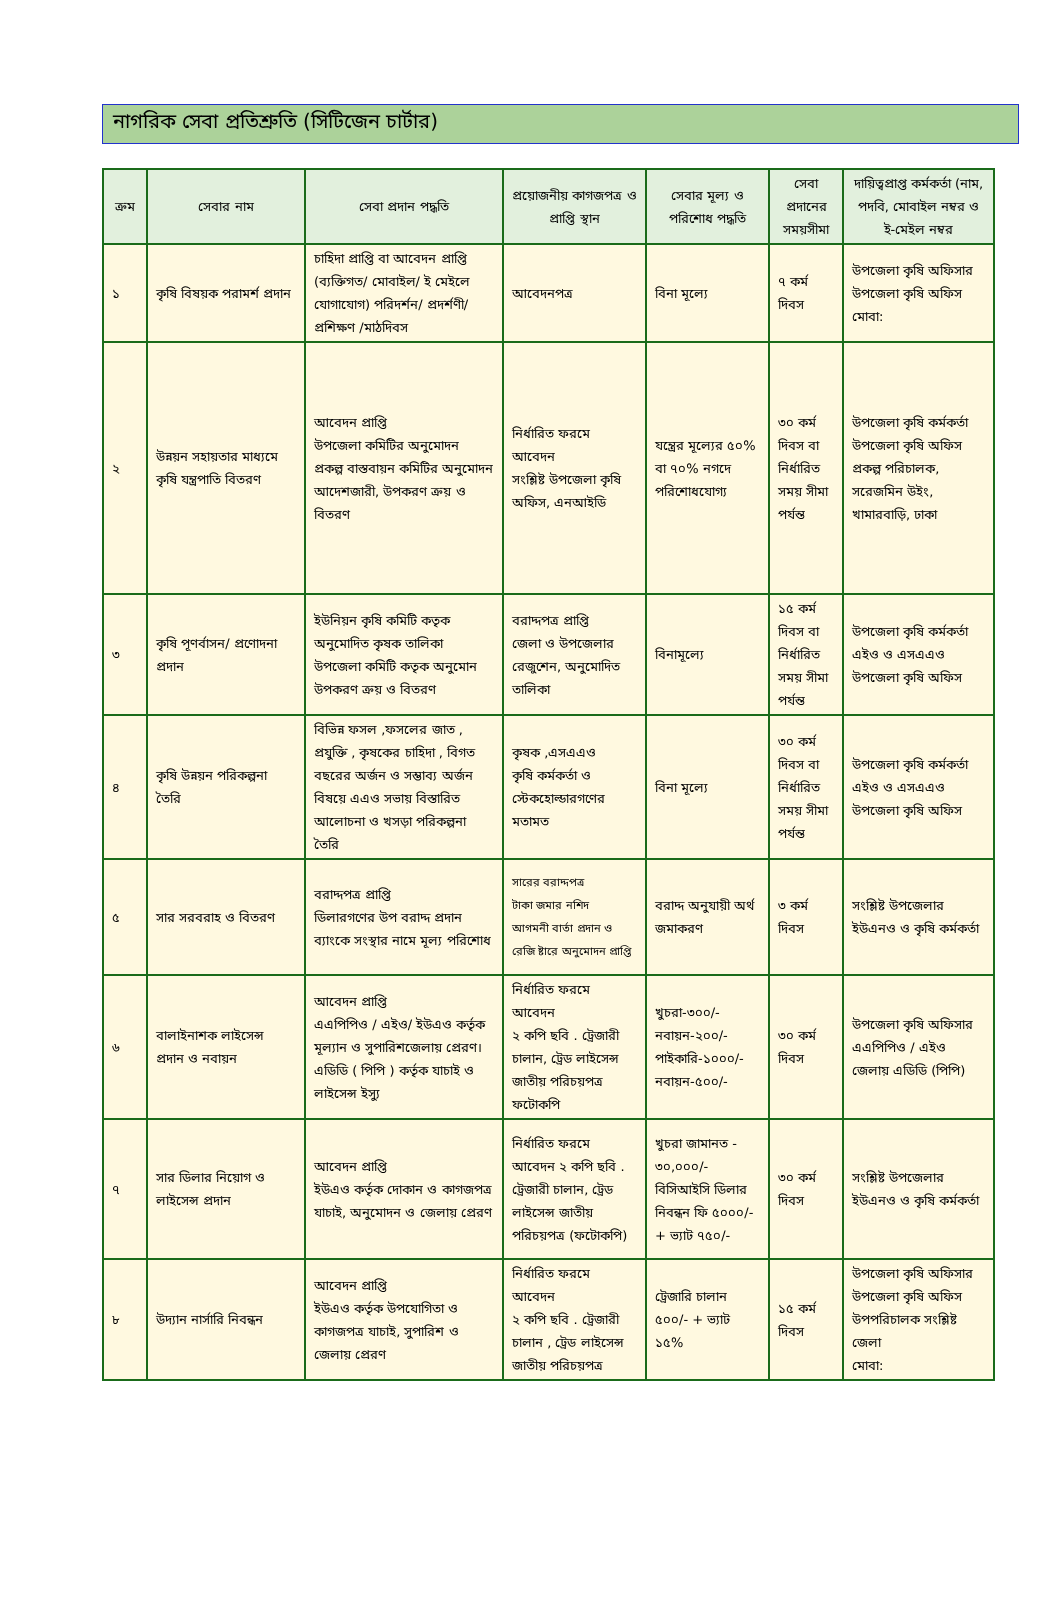নাগরিক সেবা প্রতিশ্রুতি (সিটিজেন চার্টার)
| ক্রম | সেবার নাম | সেবা প্রদান পদ্ধতি | প্রয়োজনীয় কাগজপত্র ও প্রাপ্তি স্থান | সেবার মূল্য ও পরিশোধ পদ্ধতি | সেবা প্রদানের সময়সীমা | দায়িত্বপ্রাপ্ত কর্মকর্তা (নাম, পদবি, মোবাইল নম্বর ও ই-মেইল নম্বর |
| --- | --- | --- | --- | --- | --- | --- |
| ১ | কৃষি বিষয়ক পরামর্শ প্রদান | চাহিদা প্রাপ্তি বা আবেদন প্রাপ্তি (ব্যক্তিগত/ মোবাইল/ ই মেইলে যোগাযোগ) পরিদর্শন/ প্রদর্শণী/প্রশিক্ষণ /মাঠদিবস | আবেদনপত্র | বিনা মূল্যে | ৭ কর্ম দিবস | উপজেলা কৃষি অফিসার উপজেলা কৃষি অফিস মোবা: |
| ২ | উন্নয়ন সহায়তার মাধ্যমে কৃষি যন্ত্রপাতি বিতরণ | আবেদন প্রাপ্তি উপজেলা কমিটির অনুমোদন প্রকল্প বাস্তবায়ন কমিটির অনুমোদন আদেশজারী, উপকরণ ক্রয় ও বিতরণ | নির্ধারিত ফরমে আবেদন সংশ্লিষ্ট উপজেলা কৃষি অফিস, এনআইডি | যন্ত্রের মূল্যের ৫০% বা ৭০% নগদে পরিশোধযোগ্য | ৩০ কর্ম দিবস বা নির্ধারিত সময় সীমা পর্যন্ত | উপজেলা কৃষি কর্মকর্তা উপজেলা কৃষি অফিস প্রকল্প পরিচালক, সরেজমিন উইং, খামারবাড়ি, ঢাকা |
| ৩ | কৃষি পূণর্বাসন/ প্রণোদনা প্রদান | ইউনিয়ন কৃষি কমিটি কতৃক অনুমোদিত কৃষক তালিকা উপজেলা কমিটি কতৃক অনুমোন উপকরণ ক্রয় ও বিতরণ | বরাদ্দপত্র প্রাপ্তি জেলা ও উপজেলার রেজুশেন, অনুমোদিত তালিকা | বিনামূল্যে | ১৫ কর্ম দিবস বা নির্ধারিত সময় সীমা পর্যন্ত | উপজেলা কৃষি কর্মকর্তা এইও ও এসএএও উপজেলা কৃষি অফিস |
| ৪ | কৃষি উন্নয়ন পরিকল্পনা তৈরি | বিভিন্ন ফসল ,ফসলের জাত , প্রযুক্তি , কৃষকের চাহিদা , বিগত বছরের অর্জন ও সম্ভাব্য অর্জন বিষয়ে এএও সভায় বিস্তারিত আলোচনা ও খসড়া পরিকল্পনা তৈরি | কৃষক ,এসএএও কৃষি কর্মকর্তা ও স্টেকহোল্ডারগণের মতামত | বিনা মূল্যে | ৩০ কর্ম দিবস বা নির্ধারিত সময় সীমা পর্যন্ত | উপজেলা কৃষি কর্মকর্তা এইও ও এসএএও উপজেলা কৃষি অফিস |
| ৫ | সার সরবরাহ ও বিতরণ | বরাদ্দপত্র প্রাপ্তি ডিলারগণের উপ বরাদ্দ প্রদান ব্যাংকে সংস্থার নামে মূল্য পরিশোধ | সারের বরাদ্দপত্র টাকা জমার নশিদ আগমনী বার্তা প্রদান ও রেজি ষ্টারে অনুমোদন প্রাপ্তি | বরাদ্দ অনুযায়ী অর্থ জমাকরণ | ৩ কর্ম দিবস | সংশ্লিষ্ট উপজেলার ইউএনও ও কৃষি কর্মকর্তা |
| ৬ | বালাইনাশক লাইসেন্স প্রদান ও নবায়ন | আবেদন প্রাপ্তি এএপিপিও / এইও/ ইউএও কর্তৃক মূল্যান ও সুপারিশজেলায় প্রেরণ। এডিডি ( পিপি ) কর্তৃক যাচাই ও লাইসেন্স ইস্যু | নির্ধারিত ফরমে আবেদন ২ কপি ছবি . ট্রেজারী চালান, ট্রেড লাইসেন্স জাতীয় পরিচয়পত্র ফটোকপি | খুচরা-৩০০/- নবায়ন-২০০/- পাইকারি-১০০০/- নবায়ন-৫০০/- | ৩০ কর্ম দিবস | উপজেলা কৃষি অফিসার এএপিপিও / এইও জেলায় এডিডি (পিপি) |
| ৭ | সার ডিলার নিয়োগ ও লাইসেন্স প্রদান | আবেদন প্রাপ্তি ইউএও কর্তৃক দোকান ও কাগজপত্র যাচাই, অনুমোদন ও জেলায় প্রেরণ | নির্ধারিত ফরমে আবেদন ২ কপি ছবি . ট্রেজারী চালান, ট্রেড লাইসেন্স জাতীয় পরিচয়পত্র (ফটোকপি) | খুচরা জামানত - ৩০,০০০/- বিসিআইসি ডিলার নিবন্ধন ফি ৫০০০/-+ ভ্যাট ৭৫০/- | ৩০ কর্ম দিবস | সংশ্লিষ্ট উপজেলার ইউএনও ও কৃষি কর্মকর্তা |
| ৮ | উদ্যান নার্সারি নিবন্ধন | আবেদন প্রাপ্তি ইউএও কর্তৃক উপযোগিতা ও কাগজপত্র যাচাই, সুপারিশ ও জেলায় প্রেরণ | নির্ধারিত ফরমে আবেদন ২ কপি ছবি . ট্রেজারী চালান , ট্রেড লাইসেন্স জাতীয় পরিচয়পত্র | ট্রেজারি চালান ৫০০/- + ভ্যাট ১৫% | ১৫ কর্ম দিবস | উপজেলা কৃষি অফিসার উপজেলা কৃষি অফিস উপপরিচালক সংশ্লিষ্ট জেলা মোবা: |